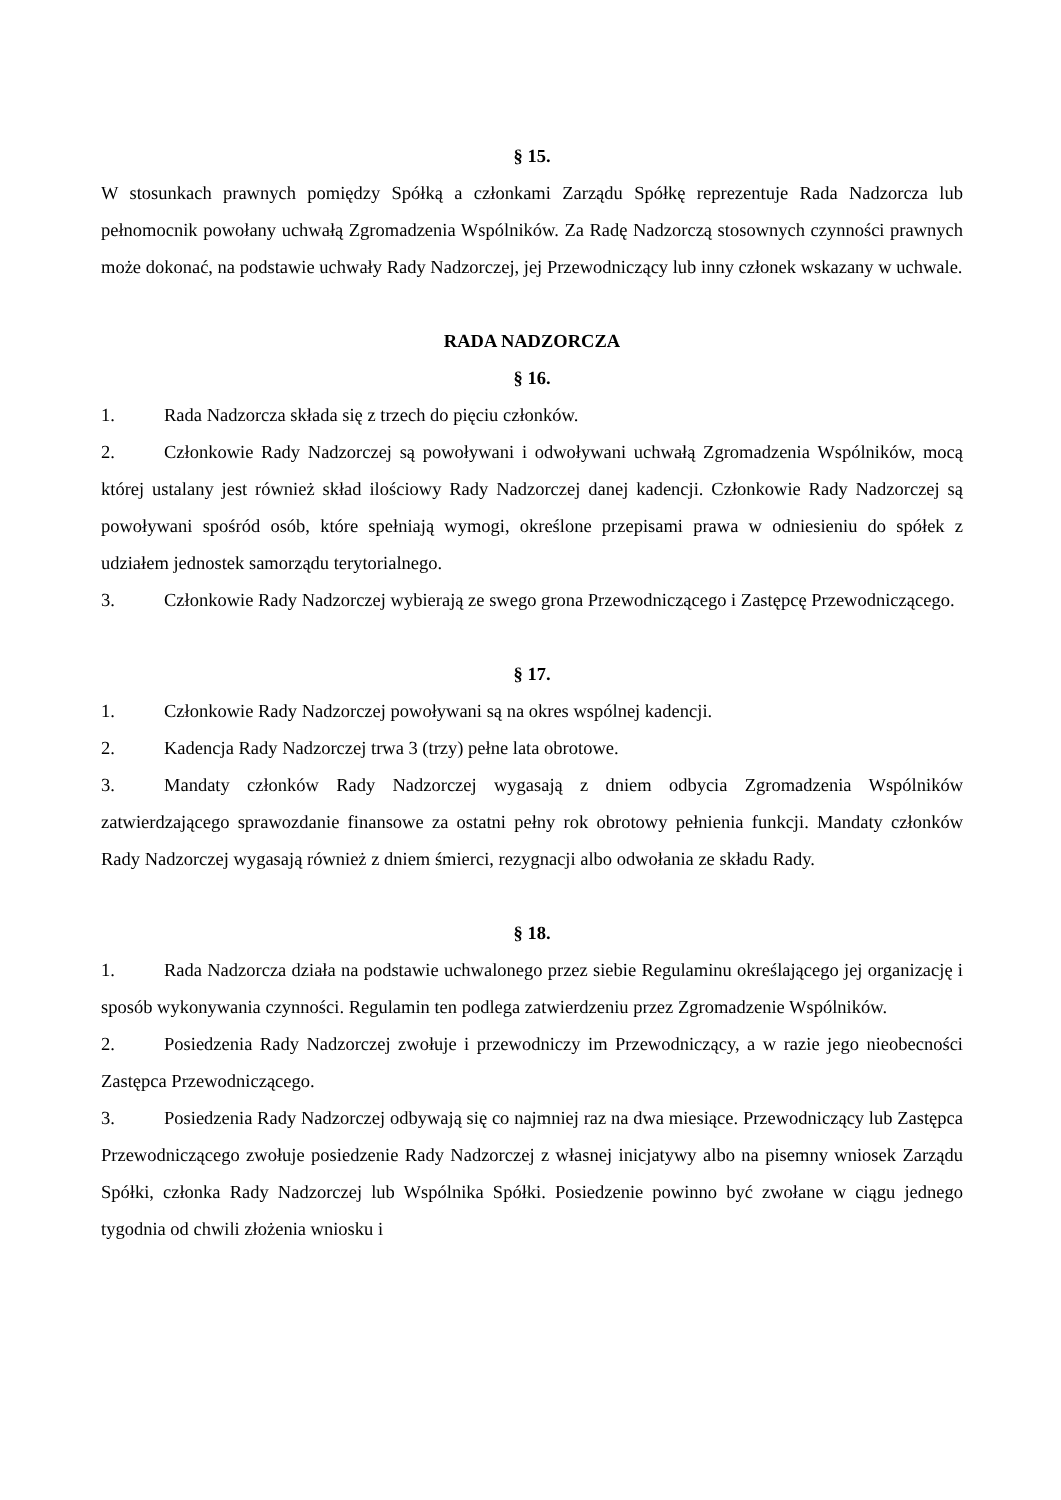§ 15.
W stosunkach prawnych pomiędzy Spółką a członkami Zarządu Spółkę reprezentuje Rada Nadzorcza lub pełnomocnik powołany uchwałą Zgromadzenia Wspólników. Za Radę Nadzorczą stosownych czynności prawnych może dokonać, na podstawie uchwały Rady Nadzorczej, jej Przewodniczący lub inny członek wskazany w uchwale.
RADA NADZORCZA
§ 16.
1. Rada Nadzorcza składa się z trzech do pięciu członków.
2. Członkowie Rady Nadzorczej są powoływani i odwoływani uchwałą Zgromadzenia Wspólników, mocą której ustalany jest również skład ilościowy Rady Nadzorczej danej kadencji. Członkowie Rady Nadzorczej są powoływani spośród osób, które spełniają wymogi, określone przepisami prawa w odniesieniu do spółek z udziałem jednostek samorządu terytorialnego.
3. Członkowie Rady Nadzorczej wybierają ze swego grona Przewodniczącego i Zastępcę Przewodniczącego.
§ 17.
1. Członkowie Rady Nadzorczej powoływani są na okres wspólnej kadencji.
2. Kadencja Rady Nadzorczej trwa 3 (trzy) pełne lata obrotowe.
3. Mandaty członków Rady Nadzorczej wygasają z dniem odbycia Zgromadzenia Wspólników zatwierdzającego sprawozdanie finansowe za ostatni pełny rok obrotowy pełnienia funkcji. Mandaty członków Rady Nadzorczej wygasają również z dniem śmierci, rezygnacji albo odwołania ze składu Rady.
§ 18.
1. Rada Nadzorcza działa na podstawie uchwalonego przez siebie Regulaminu określającego jej organizację i sposób wykonywania czynności. Regulamin ten podlega zatwierdzeniu przez Zgromadzenie Wspólników.
2. Posiedzenia Rady Nadzorczej zwołuje i przewodniczy im Przewodniczący, a w razie jego nieobecności Zastępca Przewodniczącego.
3. Posiedzenia Rady Nadzorczej odbywają się co najmniej raz na dwa miesiące. Przewodniczący lub Zastępca Przewodniczącego zwołuje posiedzenie Rady Nadzorczej z własnej inicjatywy albo na pisemny wniosek Zarządu Spółki, członka Rady Nadzorczej lub Wspólnika Spółki. Posiedzenie powinno być zwołane w ciągu jednego tygodnia od chwili złożenia wniosku i